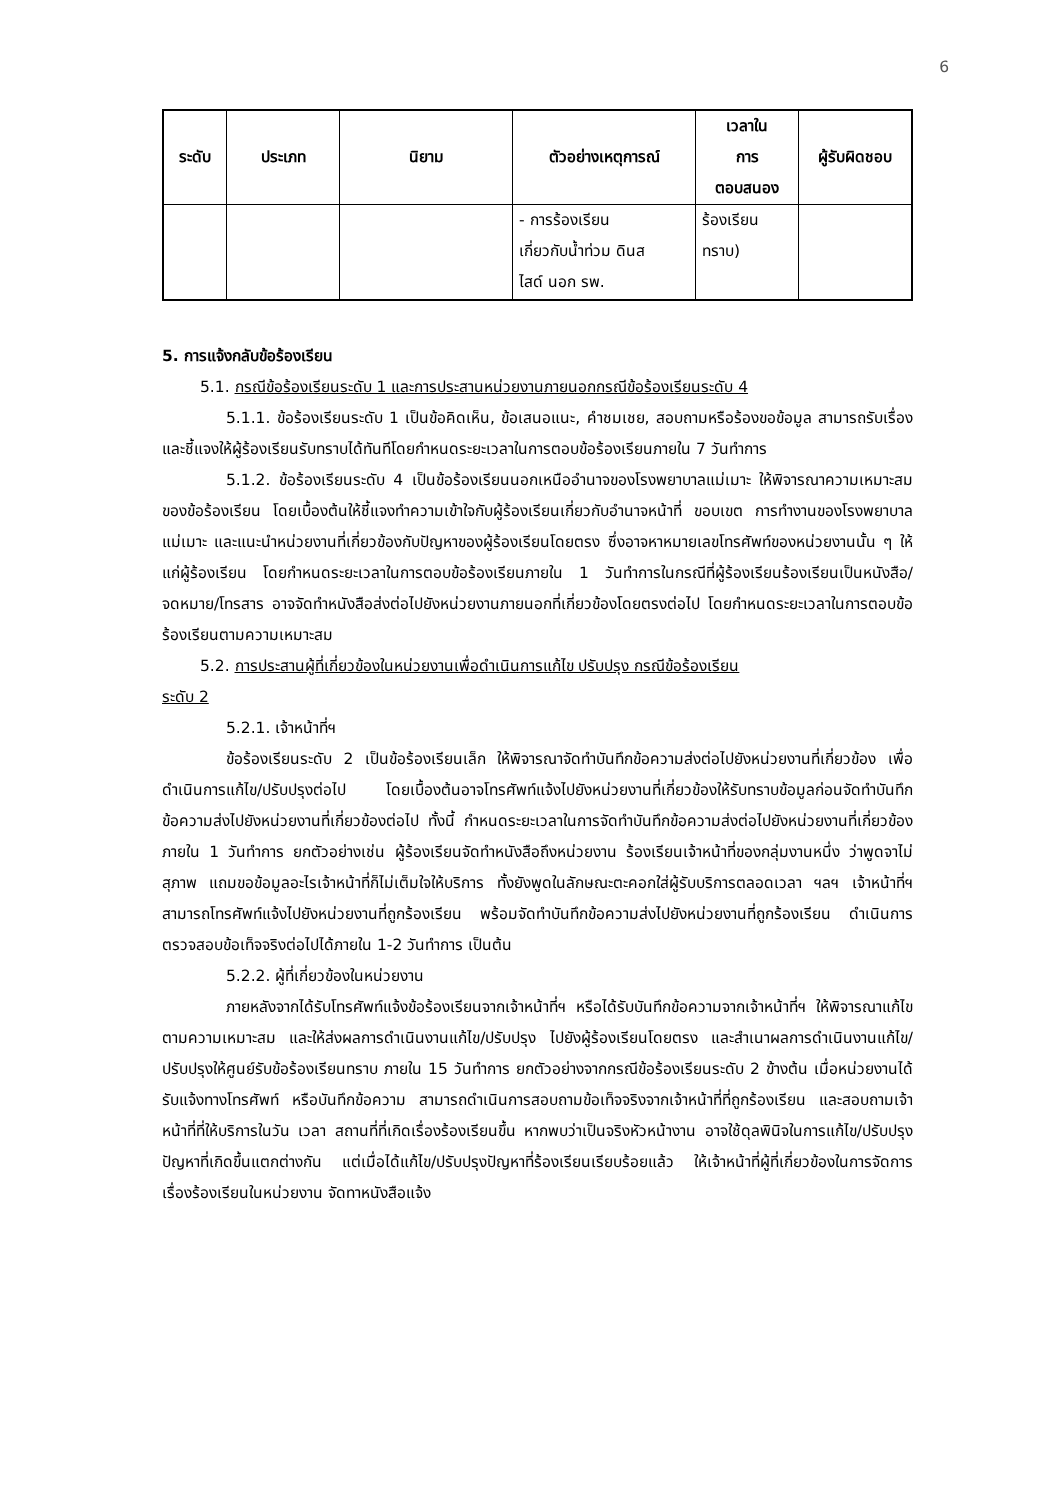6
| ระดับ | ประเภท | นิยาม | ตัวอย่างเหตุการณ์ | เวลาใน การ ตอบสนอง | ผู้รับผิดชอบ |
| --- | --- | --- | --- | --- | --- |
| | | | - การร้องเรียน เกี่ยวกับน้ำท่วม ดินส ไสด์ นอก รพ. | ร้องเรียน ทราบ) | |
5. การแจ้งกลับข้อร้องเรียน
5.1. กรณีข้อร้องเรียนระดับ 1 และการประสานหน่วยงานภายนอกกรณีข้อร้องเรียนระดับ 4
5.1.1. ข้อร้องเรียนระดับ 1 เป็นข้อคิดเห็น, ข้อเสนอแนะ, คำชมเชย, สอบถามหรือร้องขอข้อมูล สามารถรับเรื่องและชี้แจงให้ผู้ร้องเรียนรับทราบได้ทันทีโดยกำหนดระยะเวลาในการตอบข้อร้องเรียนภายใน 7 วันทำการ
5.1.2. ข้อร้องเรียนระดับ 4 เป็นข้อร้องเรียนนอกเหนืออำนาจของโรงพยาบาลแม่เมาะ ให้พิจารณาความเหมาะสมของข้อร้องเรียน โดยเบื้องต้นให้ชี้แจงทำความเข้าใจกับผู้ร้องเรียนเกี่ยวกับอำนาจหน้าที่ ขอบเขต การทำงานของโรงพยาบาลแม่เมาะ และแนะนำหน่วยงานที่เกี่ยวข้องกับปัญหาของผู้ร้องเรียนโดยตรง ซึ่งอาจหาหมายเลขโทรศัพท์ของหน่วยงานนั้น ๆ ให้แก่ผู้ร้องเรียน โดยกำหนดระยะเวลาในการตอบข้อร้องเรียนภายใน 1 วันทำการในกรณีที่ผู้ร้องเรียนร้องเรียนเป็นหนังสือ/จดหมาย/โทรสาร อาจจัดทำหนังสือส่งต่อไปยังหน่วยงานภายนอกที่เกี่ยวข้องโดยตรงต่อไป โดยกำหนดระยะเวลาในการตอบข้อร้องเรียนตามความเหมาะสม
5.2. การประสานผู้ที่เกี่ยวข้องในหน่วยงานเพื่อดำเนินการแก้ไข ปรับปรุง กรณีข้อร้องเรียน
ระดับ 2
5.2.1. เจ้าหน้าที่ฯ
ข้อร้องเรียนระดับ 2 เป็นข้อร้องเรียนเล็ก ให้พิจารณาจัดทำบันทึกข้อความส่งต่อไปยังหน่วยงานที่เกี่ยวข้อง เพื่อดำเนินการแก้ไข/ปรับปรุงต่อไป โดยเบื้องต้นอาจโทรศัพท์แจ้งไปยังหน่วยงานที่เกี่ยวข้องให้รับทราบข้อมูลก่อนจัดทำบันทึกข้อความส่งไปยังหน่วยงานที่เกี่ยวข้องต่อไป ทั้งนี้ กำหนดระยะเวลาในการจัดทำบันทึกข้อความส่งต่อไปยังหน่วยงานที่เกี่ยวข้อง ภายใน 1 วันทำการ ยกตัวอย่างเช่น ผู้ร้องเรียนจัดทำหนังสือถึงหน่วยงาน ร้องเรียนเจ้าหน้าที่ของกลุ่มงานหนึ่ง ว่าพูดจาไม่สุภาพ แถมขอข้อมูลอะไรเจ้าหน้าที่ก็ไม่เต็มใจให้บริการ ทั้งยังพูดในลักษณะตะคอกใส่ผู้รับบริการตลอดเวลา ฯลฯ เจ้าหน้าที่ฯ สามารถโทรศัพท์แจ้งไปยังหน่วยงานที่ถูกร้องเรียน พร้อมจัดทำบันทึกข้อความส่งไปยังหน่วยงานที่ถูกร้องเรียน ดำเนินการตรวจสอบข้อเท็จจริงต่อไปได้ภายใน 1-2 วันทำการ เป็นต้น
5.2.2. ผู้ที่เกี่ยวข้องในหน่วยงาน
ภายหลังจากได้รับโทรศัพท์แจ้งข้อร้องเรียนจากเจ้าหน้าที่ฯ หรือได้รับบันทึกข้อความจากเจ้าหน้าที่ฯ ให้พิจารณาแก้ไขตามความเหมาะสม และให้ส่งผลการดำเนินงานแก้ไข/ปรับปรุง ไปยังผู้ร้องเรียนโดยตรง และสำเนาผลการดำเนินงานแก้ไข/ปรับปรุงให้ศูนย์รับข้อร้องเรียนทราบ ภายใน 15 วันทำการ ยกตัวอย่างจากกรณีข้อร้องเรียนระดับ 2 ข้างต้น เมื่อหน่วยงานได้รับแจ้งทางโทรศัพท์ หรือบันทึกข้อความ สามารถดำเนินการสอบถามข้อเท็จจริงจากเจ้าหน้าที่ที่ถูกร้องเรียน และสอบถามเจ้าหน้าที่ที่ให้บริการในวัน เวลา สถานที่ที่เกิดเรื่องร้องเรียนขึ้น หากพบว่าเป็นจริงหัวหน้างาน อาจใช้ดุลพินิจในการแก้ไข/ปรับปรุงปัญหาที่เกิดขึ้นแตกต่างกัน แต่เมื่อได้แก้ไข/ปรับปรุงปัญหาที่ร้องเรียนเรียบร้อยแล้ว ให้เจ้าหน้าที่ผู้ที่เกี่ยวข้องในการจัดการเรื่องร้องเรียนในหน่วยงาน จัดทาหนังสือแจ้ง